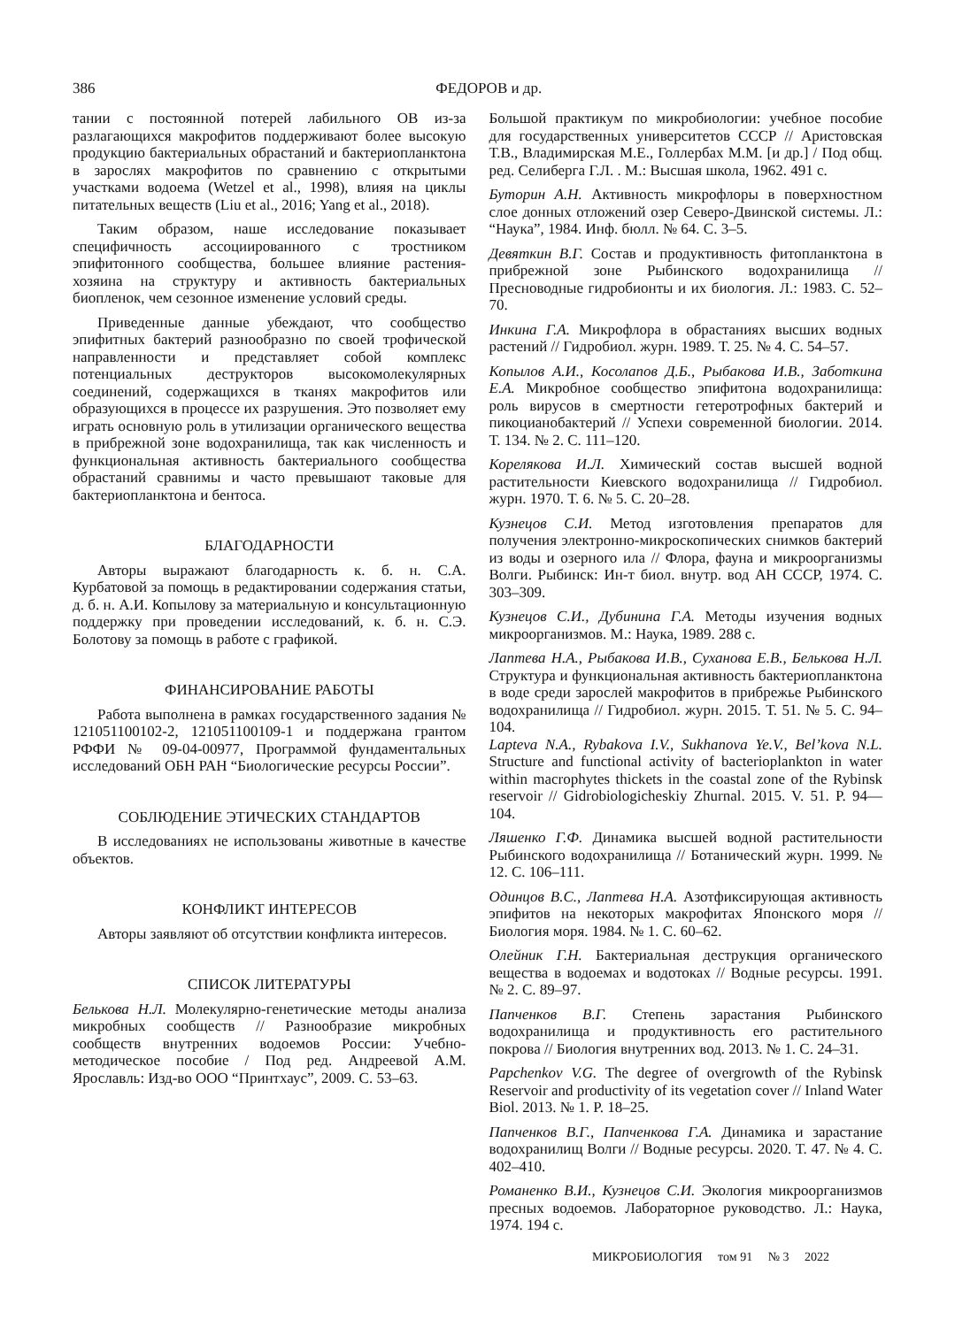386 ФЕДОРОВ и др.
тании с постоянной потерей лабильного ОВ из-за разлагающихся макрофитов поддерживают более высокую продукцию бактериальных обрастаний и бактериопланктона в зарослях макрофитов по сравнению с открытыми участками водоема (Wetzel et al., 1998), влияя на циклы питательных веществ (Liu et al., 2016; Yang et al., 2018).
Таким образом, наше исследование показывает специфичность ассоциированного с тростником эпифитонного сообщества, большее влияние растения-хозяина на структуру и активность бактериальных биопленок, чем сезонное изменение условий среды.
Приведенные данные убеждают, что сообщество эпифитных бактерий разнообразно по своей трофической направленности и представляет собой комплекс потенциальных деструкторов высокомолекулярных соединений, содержащихся в тканях макрофитов или образующихся в процессе их разрушения. Это позволяет ему играть основную роль в утилизации органического вещества в прибрежной зоне водохранилища, так как численность и функциональная активность бактериального сообщества обрастаний сравнимы и часто превышают таковые для бактериопланктона и бентоса.
БЛАГОДАРНОСТИ
Авторы выражают благодарность к. б. н. С.А. Курбатовой за помощь в редактировании содержания статьи, д. б. н. А.И. Копылову за материальную и консультационную поддержку при проведении исследований, к. б. н. С.Э. Болотову за помощь в работе с графикой.
ФИНАНСИРОВАНИЕ РАБОТЫ
Работа выполнена в рамках государственного задания № 121051100102-2, 121051100109-1 и поддержана грантом РФФИ № 09-04-00977, Программой фундаментальных исследований ОБН РАН “Биологические ресурсы России”.
СОБЛЮДЕНИЕ ЭТИЧЕСКИХ СТАНДАРТОВ
В исследованиях не использованы животные в качестве объектов.
КОНФЛИКТ ИНТЕРЕСОВ
Авторы заявляют об отсутствии конфликта интересов.
СПИСОК ЛИТЕРАТУРЫ
Белькова Н.Л. Молекулярно-генетические методы анализа микробных сообществ // Разнообразие микробных сообществ внутренних водоемов России: Учебно-методическое пособие / Под ред. Андреевой А.М. Ярославль: Изд-во ООО “Принтхаус”, 2009. С. 53–63.
Большой практикум по микробиологии: учебное пособие для государственных университетов СССР // Аристовская Т.В., Владимирская М.Е., Голлербах М.М. [и др.] / Под общ. ред. Селиберга Г.Л. . М.: Высшая школа, 1962. 491 с.
Буторин А.Н. Активность микрофлоры в поверхностном слое донных отложений озер Северо-Двинской системы. Л.: “Наука”, 1984. Инф. бюлл. № 64. С. 3–5.
Девяткин В.Г. Состав и продуктивность фитопланктона в прибрежной зоне Рыбинского водохранилища // Пресноводные гидробионты и их биология. Л.: 1983. С. 52–70.
Инкина Г.А. Микрофлора в обрастаниях высших водных растений // Гидробиол. журн. 1989. Т. 25. № 4. С. 54–57.
Копылов А.И., Косолапов Д.Б., Рыбакова И.В., Заботкина Е.А. Микробное сообщество эпифитона водохранилища: роль вирусов в смертности гетеротрофных бактерий и пикоцианобактерий // Успехи современной биологии. 2014. Т. 134. № 2. С. 111–120.
Корелякова И.Л. Химический состав высшей водной растительности Киевского водохранилища // Гидробиол. журн. 1970. Т. 6. № 5. С. 20–28.
Кузнецов С.И. Метод изготовления препаратов для получения электронно-микроскопических снимков бактерий из воды и озерного ила // Флора, фауна и микроорганизмы Волги. Рыбинск: Ин-т биол. внутр. вод АН СССР, 1974. С. 303–309.
Кузнецов С.И., Дубинина Г.А. Методы изучения водных микроорганизмов. М.: Наука, 1989. 288 с.
Лаптева Н.А., Рыбакова И.В., Суханова Е.В., Белькова Н.Л. Структура и функциональная активность бактериопланктона в воде среди зарослей макрофитов в прибрежье Рыбинского водохранилища // Гидробиол. журн. 2015. Т. 51. № 5. С. 94–104.
Lapteva N.A., Rybakova I.V., Sukhanova Ye.V., Bel’kova N.L. Structure and functional activity of bacterioplankton in water within macrophytes thickets in the coastal zone of the Rybinsk reservoir // Gidrobiologicheskiy Zhurnal. 2015. V. 51. P. 94—104.
Ляшенко Г.Ф. Динамика высшей водной растительности Рыбинского водохранилища // Ботанический журн. 1999. № 12. С. 106–111.
Одинцов В.С., Лаптева Н.А. Азотфиксирующая активность эпифитов на некоторых макрофитах Японского моря // Биология моря. 1984. № 1. С. 60–62.
Олейник Г.Н. Бактериальная деструкция органического вещества в водоемах и водотоках // Водные ресурсы. 1991. № 2. С. 89–97.
Папченков В.Г. Степень зарастания Рыбинского водохранилища и продуктивность его растительного покрова // Биология внутренних вод. 2013. № 1. С. 24–31.
Papchenkov V.G. The degree of overgrowth of the Rybinsk Reservoir and productivity of its vegetation cover // Inland Water Biol. 2013. № 1. P. 18–25.
Папченков В.Г., Папченкова Г.А. Динамика и зарастание водохранилищ Волги // Водные ресурсы. 2020. Т. 47. № 4. С. 402–410.
Романенко В.И., Кузнецов С.И. Экология микроорганизмов пресных водоемов. Лабораторное руководство. Л.: Наука, 1974. 194 с.
МИКРОБИОЛОГИЯ том 91 № 3 2022